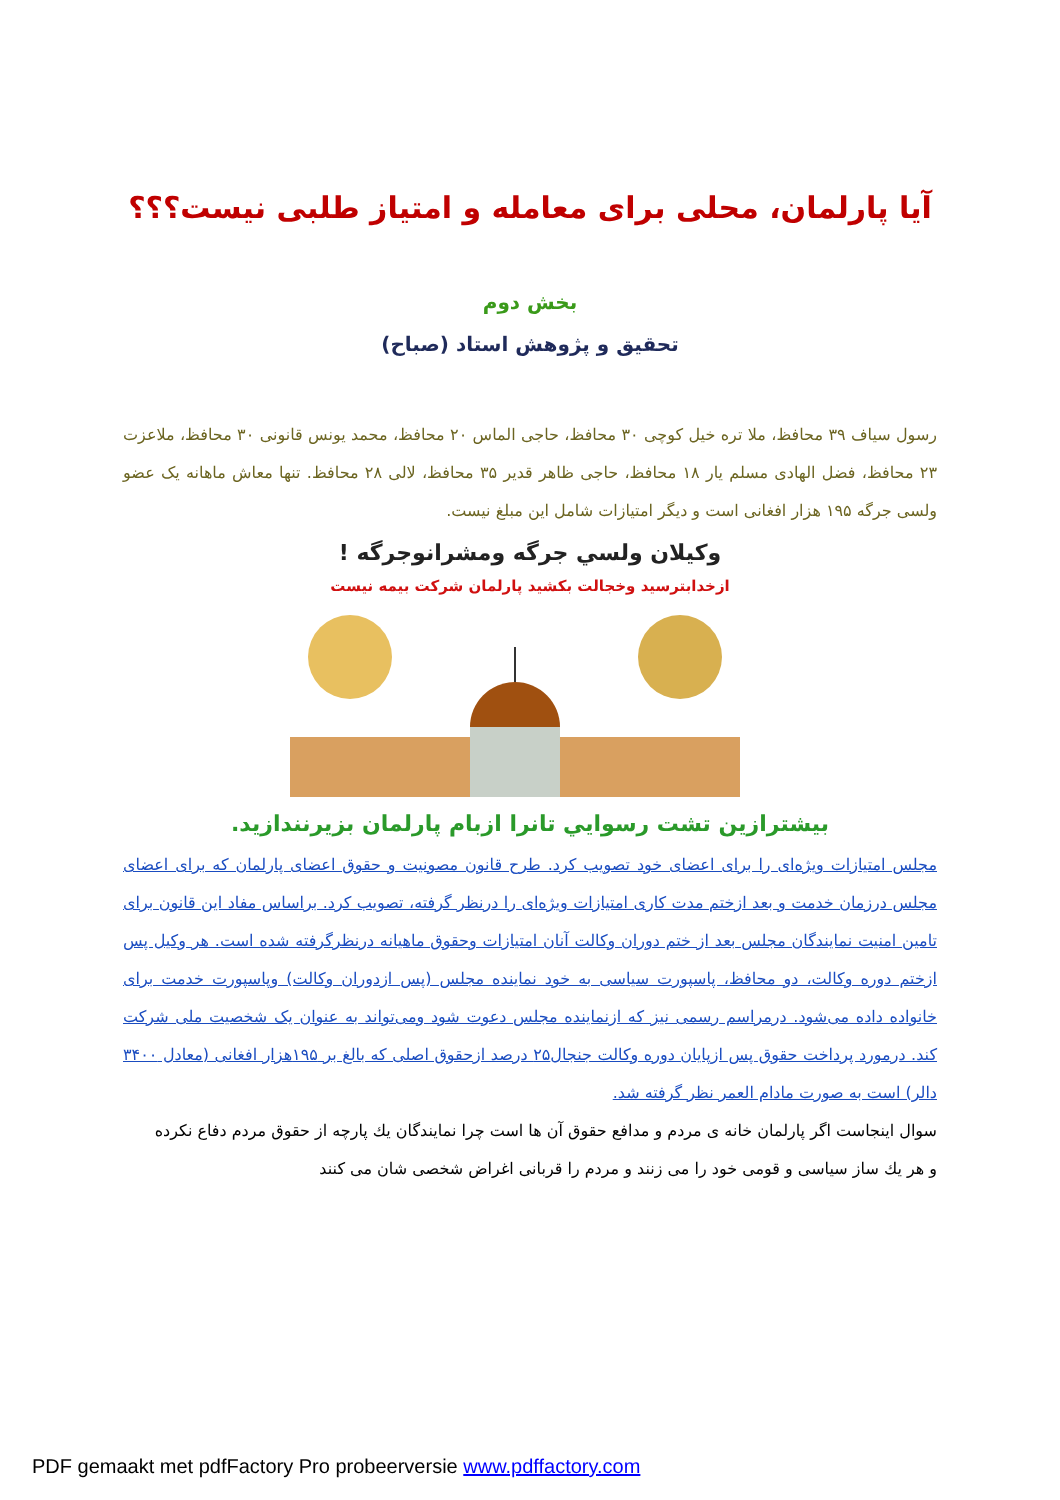آیا پارلمان، محلی برای معامله و امتیاز طلبی نیست؟؟؟
بخش دوم
تحقیق و پژوهش استاد (صباح)
رسول سیاف ۳۹ محافظ، ملا تره خیل کوچی ۳۰ محافظ، حاجی الماس ۲۰ محافظ، محمد یونس قانونی ۳۰ محافظ، ملاعزت ۲۳ محافظ، فضل الهادی مسلم یار ۱۸ محافظ، حاجی ظاهر قدیر ۳۵ محافظ، لالی ۲۸ محافظ. تنها معاش ماهانه یک عضو ولسی جرگه ۱۹۵ هزار افغانی است و دیگر امتیازات شامل این مبلغ نیست.
وکیلان ولسي جرگه ومشرانوجرگه !
ازخدابترسید وخجالت بکشید پارلمان شرکت بیمه نیست
بیشترازین تشت رسوايي تانرا ازبام پارلمان بزیرنندازید.
مجلس امتیازات ویژه‌ای را برای اعضای خود تصویب کرد. طرح قانون مصونیت و حقوق اعضای پارلمان که برای اعضای مجلس درزمان خدمت و بعد ازختم مدت کاری امتیازات ویژه‌ای را درنظر گرفته، تصویب کرد. براساس مفاد این قانون برای تامین امنیت نمایندگان مجلس بعد از ختم دوران وکالت آنان امتیازات وحقوق ماهیانه درنظرگرفته شده است. هر وکیل پس ازختم دوره وکالت، دو محافظ، پاسپورت سیاسی به خود نماینده مجلس (پس ازدوران وکالت) وپاسپورت خدمت برای خانواده داده می‌شود. درمراسم رسمی نیز که ازنماینده مجلس دعوت شود ومی‌تواند به عنوان یک شخصیت ملی شرکت کند. درمورد پرداخت حقوق پس ازپایان دوره وکالت جنجال۲۵ درصد ازحقوق اصلی که بالغ بر ۱۹۵هزار افغانی (معادل ۳۴۰۰ دالر) است به صورت مادام العمر نظر گرفته شد.
سوال اینجاست اگر پارلمان خانه ی مردم و مدافع حقوق آن ها است چرا نمایندگان يك پارچه از حقوق مردم دفاع نكرده و هر يك ساز سیاسی و قومی خود را می زنند و مردم را قربانی اغراض شخصی شان می کنند
PDF gemaakt met pdfFactory Pro probeerversie www.pdffactory.com